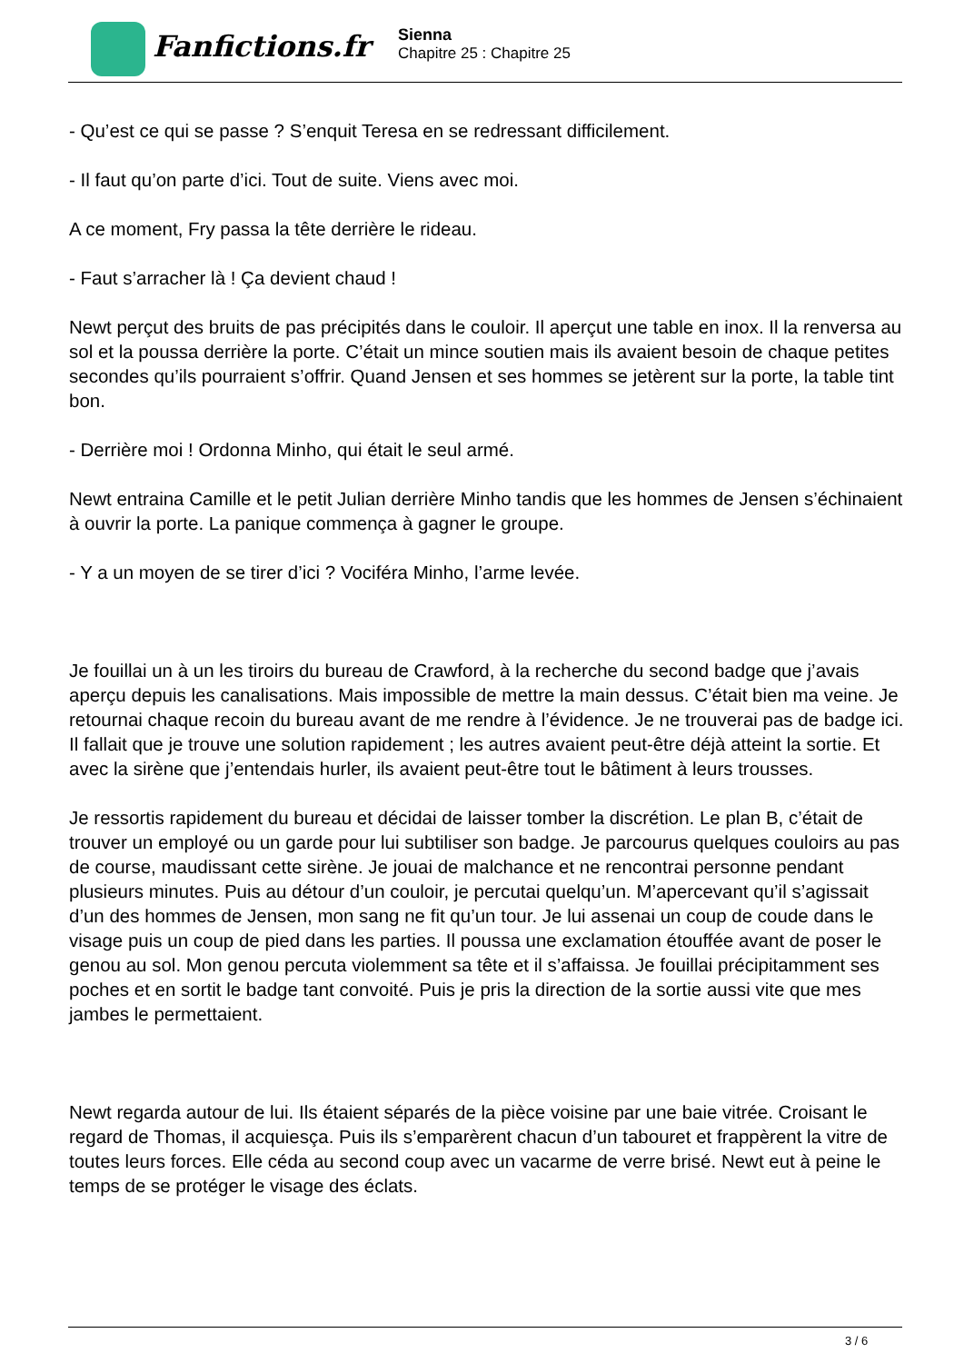Fanfictions.fr
Sienna
Chapitre 25 : Chapitre 25
- Qu’est ce qui se passe ? S’enquit Teresa en se redressant difficilement.
- Il faut qu’on parte d’ici. Tout de suite. Viens avec moi.
A ce moment, Fry passa la tête derrière le rideau.
- Faut s’arracher là ! Ça devient chaud !
Newt perçut des bruits de pas précipités dans le couloir. Il aperçut une table en inox. Il la renversa au sol et la poussa derrière la porte. C’était un mince soutien mais ils avaient besoin de chaque petites secondes qu’ils pourraient s’offrir. Quand Jensen et ses hommes se jetèrent sur la porte, la table tint bon.
- Derrière moi ! Ordonna Minho, qui était le seul armé.
Newt entraina Camille et le petit Julian derrière Minho tandis que les hommes de Jensen s’échinaient à ouvrir la porte. La panique commença à gagner le groupe.
- Y a un moyen de se tirer d’ici ? Vociféra Minho, l’arme levée.
Je fouillai un à un les tiroirs du bureau de Crawford, à la recherche du second badge que j’avais aperçu depuis les canalisations. Mais impossible de mettre la main dessus. C’était bien ma veine. Je retournai chaque recoin du bureau avant de me rendre à l’évidence. Je ne trouverai pas de badge ici. Il fallait que je trouve une solution rapidement ; les autres avaient peut-être déjà atteint la sortie. Et avec la sirène que j’entendais hurler, ils avaient peut-être tout le bâtiment à leurs trousses.
Je ressortis rapidement du bureau et décidai de laisser tomber la discrétion. Le plan B, c’était de trouver un employé ou un garde pour lui subtiliser son badge. Je parcourus quelques couloirs au pas de course, maudissant cette sirène. Je jouai de malchance et ne rencontrai personne pendant plusieurs minutes. Puis au détour d’un couloir, je percutai quelqu’un. M’apercevant qu’il s’agissait d’un des hommes de Jensen, mon sang ne fit qu’un tour. Je lui assenai un coup de coude dans le visage puis un coup de pied dans les parties. Il poussa une exclamation étouffée avant de poser le genou au sol. Mon genou percuta violemment sa tête et il s’affaissa. Je fouillai précipitamment ses poches et en sortit le badge tant convoité. Puis je pris la direction de la sortie aussi vite que mes jambes le permettaient.
Newt regarda autour de lui. Ils étaient séparés de la pièce voisine par une baie vitrée. Croisant le regard de Thomas, il acquiesça. Puis ils s’emparèrent chacun d’un tabouret et frappèrent la vitre de toutes leurs forces. Elle céda au second coup avec un vacarme de verre brisé. Newt eut à peine le temps de se protéger le visage des éclats.
3 / 6